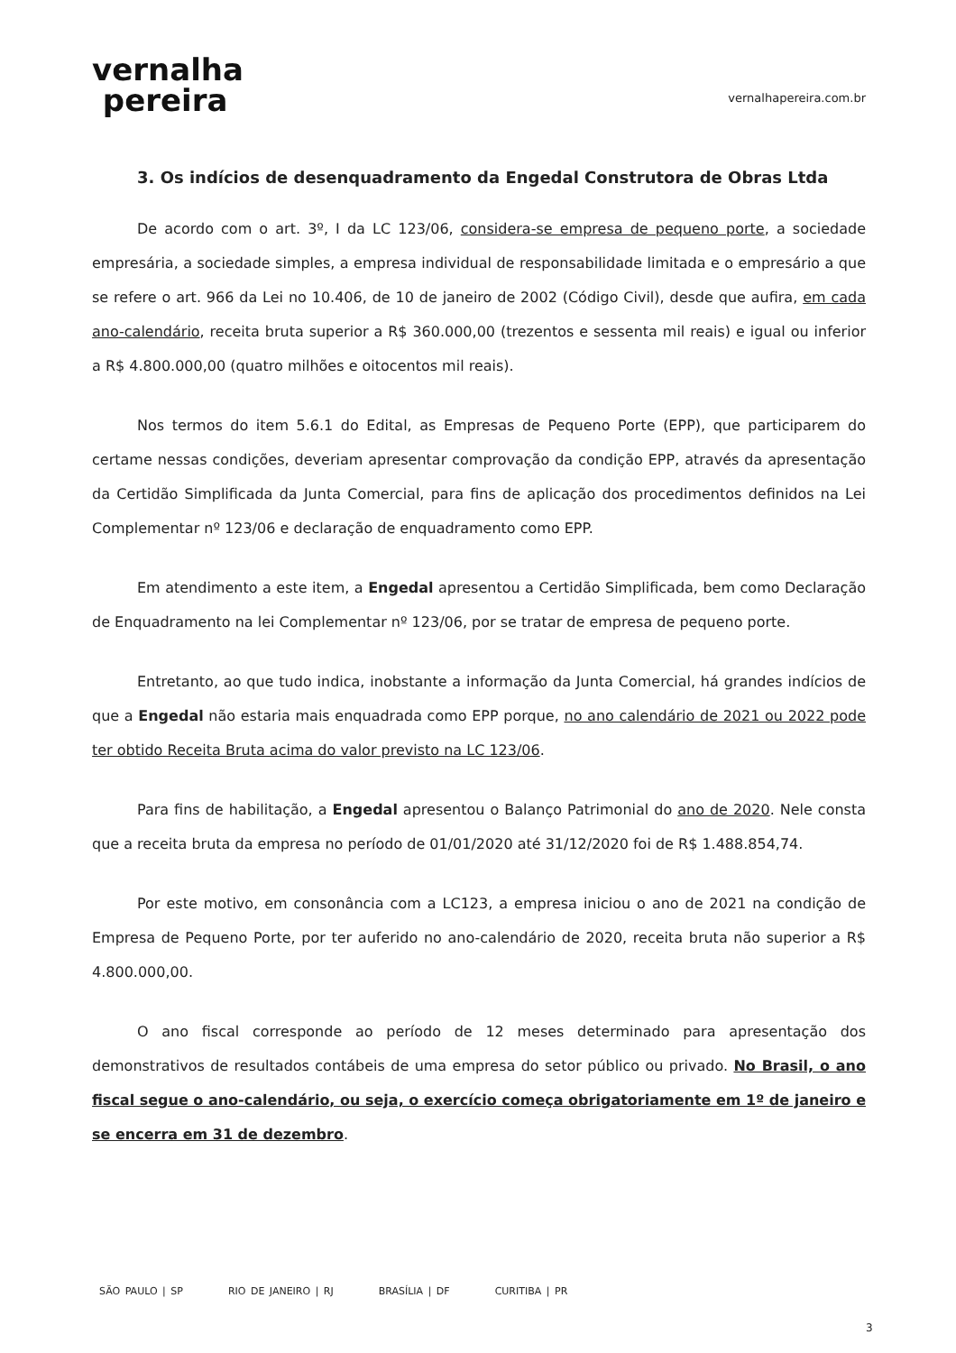vernalha
pereira
vernalhapereira.com.br
3. Os indícios de desenquadramento da Engedal Construtora de Obras Ltda
De acordo com o art. 3º, I da LC 123/06, considera-se empresa de pequeno porte, a sociedade empresária, a sociedade simples, a empresa individual de responsabilidade limitada e o empresário a que se refere o art. 966 da Lei no 10.406, de 10 de janeiro de 2002 (Código Civil), desde que aufira, em cada ano-calendário, receita bruta superior a R$ 360.000,00 (trezentos e sessenta mil reais) e igual ou inferior a R$ 4.800.000,00 (quatro milhões e oitocentos mil reais).
Nos termos do item 5.6.1 do Edital, as Empresas de Pequeno Porte (EPP), que participarem do certame nessas condições, deveriam apresentar comprovação da condição EPP, através da apresentação da Certidão Simplificada da Junta Comercial, para fins de aplicação dos procedimentos definidos na Lei Complementar nº 123/06 e declaração de enquadramento como EPP.
Em atendimento a este item, a Engedal apresentou a Certidão Simplificada, bem como Declaração de Enquadramento na lei Complementar nº 123/06, por se tratar de empresa de pequeno porte.
Entretanto, ao que tudo indica, inobstante a informação da Junta Comercial, há grandes indícios de que a Engedal não estaria mais enquadrada como EPP porque, no ano calendário de 2021 ou 2022 pode ter obtido Receita Bruta acima do valor previsto na LC 123/06.
Para fins de habilitação, a Engedal apresentou o Balanço Patrimonial do ano de 2020. Nele consta que a receita bruta da empresa no período de 01/01/2020 até 31/12/2020 foi de R$ 1.488.854,74.
Por este motivo, em consonância com a LC123, a empresa iniciou o ano de 2021 na condição de Empresa de Pequeno Porte, por ter auferido no ano-calendário de 2020, receita bruta não superior a R$ 4.800.000,00.
O ano fiscal corresponde ao período de 12 meses determinado para apresentação dos demonstrativos de resultados contábeis de uma empresa do setor público ou privado. No Brasil, o ano fiscal segue o ano-calendário, ou seja, o exercício começa obrigatoriamente em 1º de janeiro e se encerra em 31 de dezembro.
SÃO PAULO | SP RIO DE JANEIRO | RJ BRASÍLIA | DF CURITIBA | PR
3